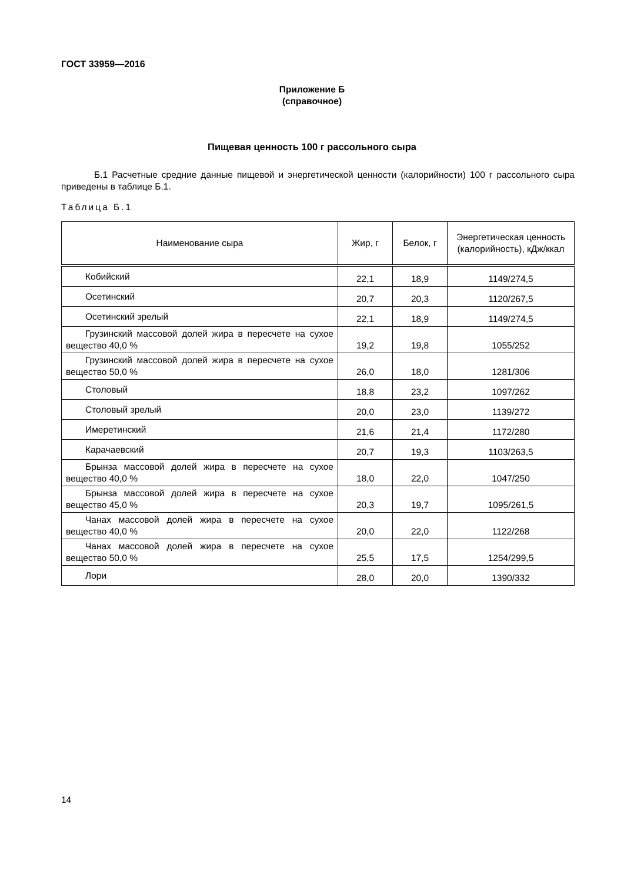ГОСТ 33959—2016
Приложение Б
(справочное)
Пищевая ценность 100 г рассольного сыра
Б.1 Расчетные средние данные пищевой и энергетической ценности (калорийности) 100 г рассольного сыра приведены в таблице Б.1.
Таблица Б.1
| Наименование сыра | Жир, г | Белок, г | Энергетическая ценность (калорийность), кДж/ккал |
| --- | --- | --- | --- |
| Кобийский | 22,1 | 18,9 | 1149/274,5 |
| Осетинский | 20,7 | 20,3 | 1120/267,5 |
| Осетинский зрелый | 22,1 | 18,9 | 1149/274,5 |
| Грузинский массовой долей жира в пересчете на сухое вещество 40,0 % | 19,2 | 19,8 | 1055/252 |
| Грузинский массовой долей жира в пересчете на сухое вещество 50,0 % | 26,0 | 18,0 | 1281/306 |
| Столовый | 18,8 | 23,2 | 1097/262 |
| Столовый зрелый | 20,0 | 23,0 | 1139/272 |
| Имеретинский | 21,6 | 21,4 | 1172/280 |
| Карачаевский | 20,7 | 19,3 | 1103/263,5 |
| Брынза массовой долей жира в пересчете на сухое вещество 40,0 % | 18,0 | 22,0 | 1047/250 |
| Брынза массовой долей жира в пересчете на сухое вещество 45,0 % | 20,3 | 19,7 | 1095/261,5 |
| Чанах массовой долей жира в пересчете на сухое вещество 40,0 % | 20,0 | 22,0 | 1122/268 |
| Чанах массовой долей жира в пересчете на сухое вещество 50,0 % | 25,5 | 17,5 | 1254/299,5 |
| Лори | 28,0 | 20,0 | 1390/332 |
14